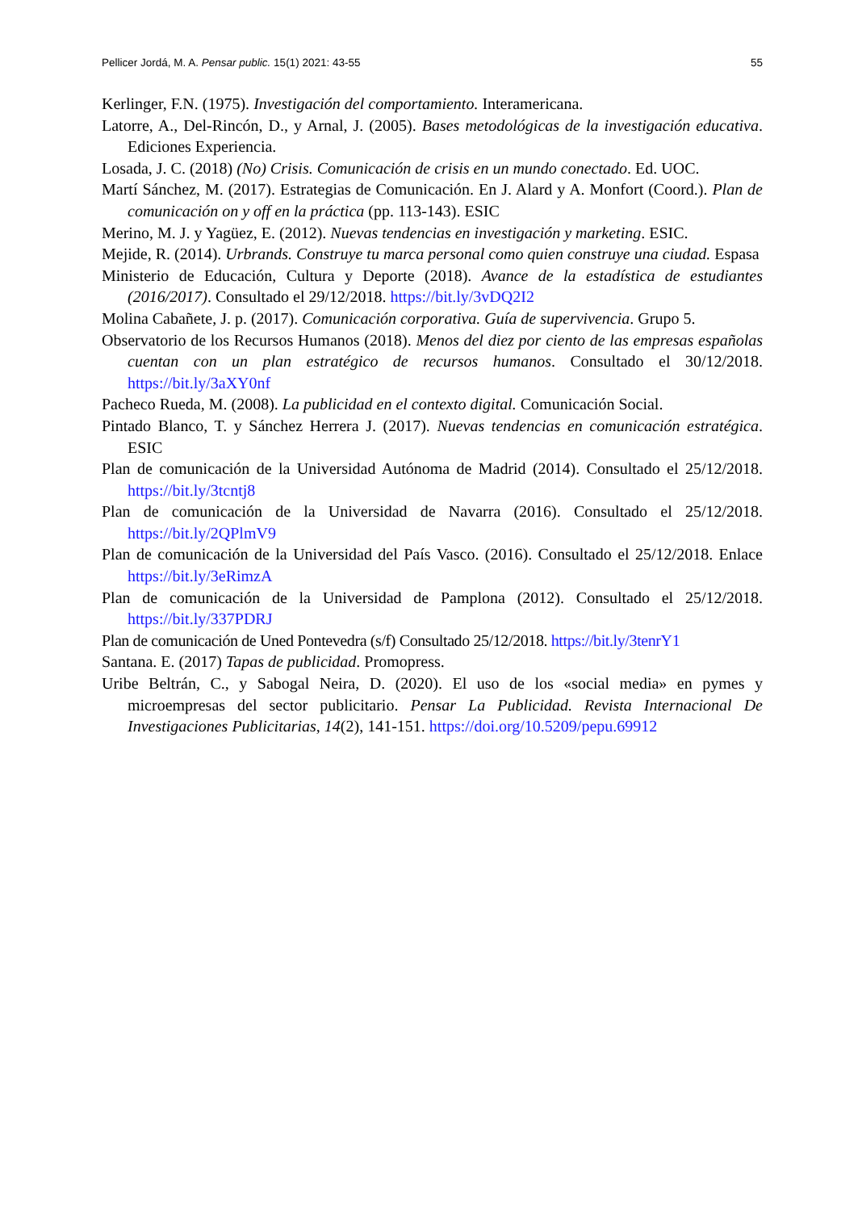Pellicer Jordá, M. A. Pensar public. 15(1) 2021: 43-55 55
Kerlinger, F.N. (1975). Investigación del comportamiento. Interamericana.
Latorre, A., Del-Rincón, D., y Arnal, J. (2005). Bases metodológicas de la investigación educativa. Ediciones Experiencia.
Losada, J. C. (2018) (No) Crisis. Comunicación de crisis en un mundo conectado. Ed. UOC.
Martí Sánchez, M. (2017). Estrategias de Comunicación. En J. Alard y A. Monfort (Coord.). Plan de comunicación on y off en la práctica (pp. 113-143). ESIC
Merino, M. J. y Yagüez, E. (2012). Nuevas tendencias en investigación y marketing. ESIC.
Mejide, R. (2014). Urbrands. Construye tu marca personal como quien construye una ciudad. Espasa
Ministerio de Educación, Cultura y Deporte (2018). Avance de la estadística de estudiantes (2016/2017). Consultado el 29/12/2018. https://bit.ly/3vDQ2I2
Molina Cabañete, J. p. (2017). Comunicación corporativa. Guía de supervivencia. Grupo 5.
Observatorio de los Recursos Humanos (2018). Menos del diez por ciento de las empresas españolas cuentan con un plan estratégico de recursos humanos. Consultado el 30/12/2018. https://bit.ly/3aXY0nf
Pacheco Rueda, M. (2008). La publicidad en el contexto digital. Comunicación Social.
Pintado Blanco, T. y Sánchez Herrera J. (2017). Nuevas tendencias en comunicación estratégica. ESIC
Plan de comunicación de la Universidad Autónoma de Madrid (2014). Consultado el 25/12/2018. https://bit.ly/3tcntj8
Plan de comunicación de la Universidad de Navarra (2016). Consultado el 25/12/2018. https://bit.ly/2QPlmV9
Plan de comunicación de la Universidad del País Vasco. (2016). Consultado el 25/12/2018. Enlace https://bit.ly/3eRimzA
Plan de comunicación de la Universidad de Pamplona (2012). Consultado el 25/12/2018. https://bit.ly/337PDRJ
Plan de comunicación de Uned Pontevedra (s/f) Consultado 25/12/2018. https://bit.ly/3tenrY1
Santana. E. (2017) Tapas de publicidad. Promopress.
Uribe Beltrán, C., y Sabogal Neira, D. (2020). El uso de los «social media» en pymes y microempresas del sector publicitario. Pensar La Publicidad. Revista Internacional De Investigaciones Publicitarias, 14(2), 141-151. https://doi.org/10.5209/pepu.69912